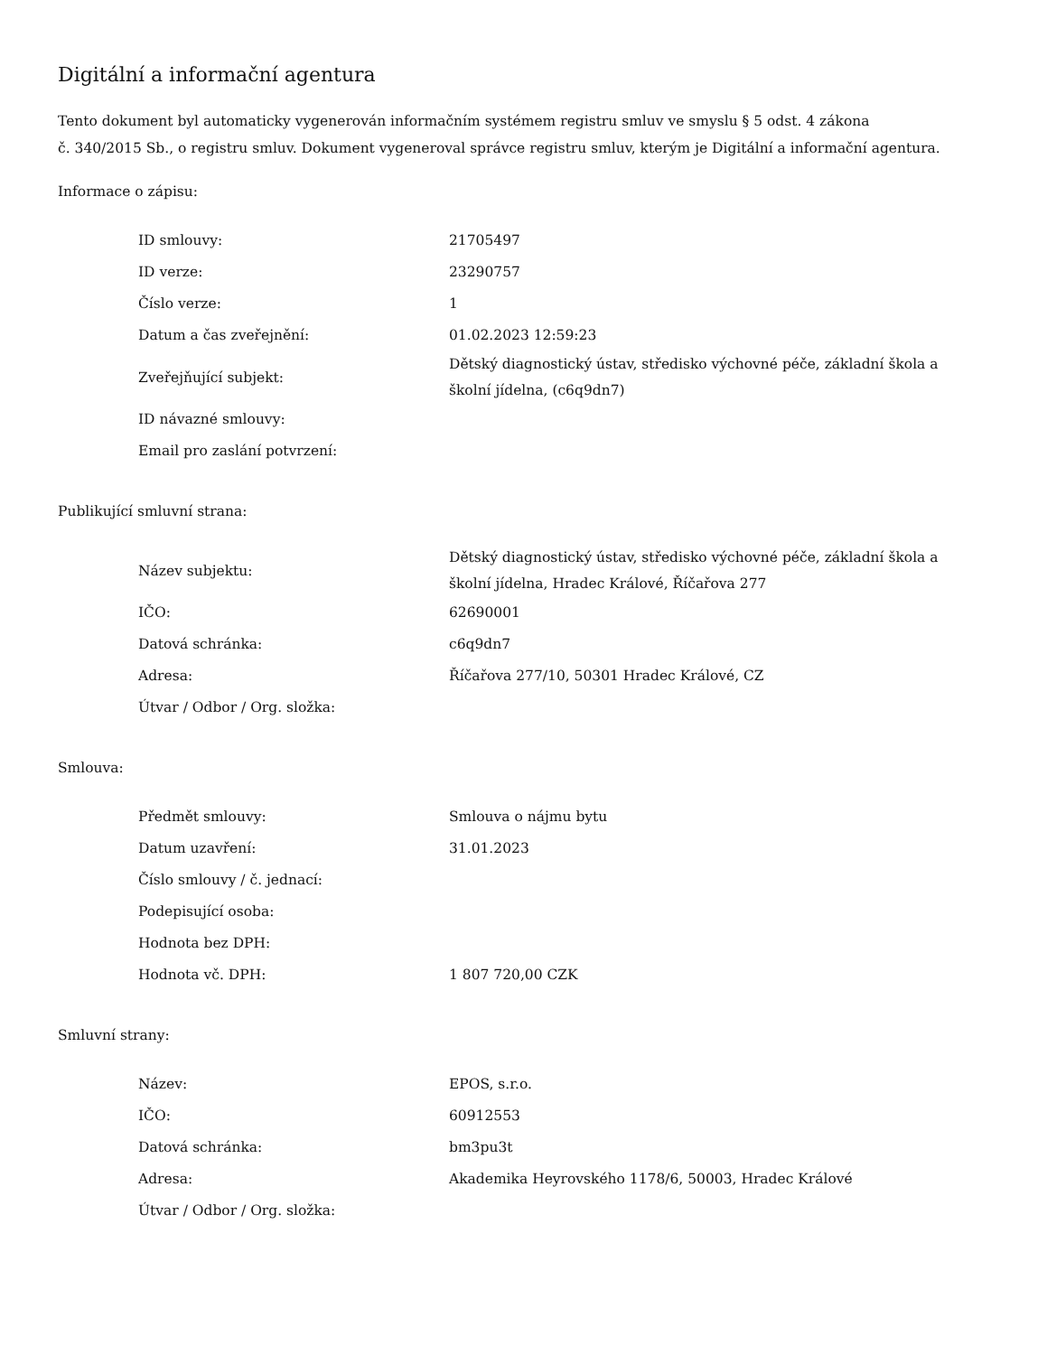Digitální a informační agentura
Tento dokument byl automaticky vygenerován informačním systémem registru smluv ve smyslu § 5 odst. 4 zákona
č. 340/2015 Sb., o registru smluv. Dokument vygeneroval správce registru smluv, kterým je Digitální a informační agentura.
Informace o zápisu:
| ID smlouvy: | 21705497 |
| ID verze: | 23290757 |
| Číslo verze: | 1 |
| Datum a čas zveřejnění: | 01.02.2023 12:59:23 |
| Zveřejňující subjekt: | Dětský diagnostický ústav, středisko výchovné péče, základní škola a školní jídelna, (c6q9dn7) |
| ID návazné smlouvy: | |
| Email pro zaslání potvrzení: | |
Publikující smluvní strana:
| Název subjektu: | Dětský diagnostický ústav, středisko výchovné péče, základní škola a školní jídelna, Hradec Králové, Říčařova 277 |
| IČO: | 62690001 |
| Datová schránka: | c6q9dn7 |
| Adresa: | Říčařova 277/10, 50301 Hradec Králové, CZ |
| Útvar / Odbor / Org. složka: | |
Smlouva:
| Předmět smlouvy: | Smlouva o nájmu bytu |
| Datum uzavření: | 31.01.2023 |
| Číslo smlouvy / č. jednací: | |
| Podepisující osoba: | |
| Hodnota bez DPH: | |
| Hodnota vč. DPH: | 1 807 720,00 CZK |
Smluvní strany:
| Název: | EPOS, s.r.o. |
| IČO: | 60912553 |
| Datová schránka: | bm3pu3t |
| Adresa: | Akademika Heyrovského 1178/6, 50003, Hradec Králové |
| Útvar / Odbor / Org. složka: | |